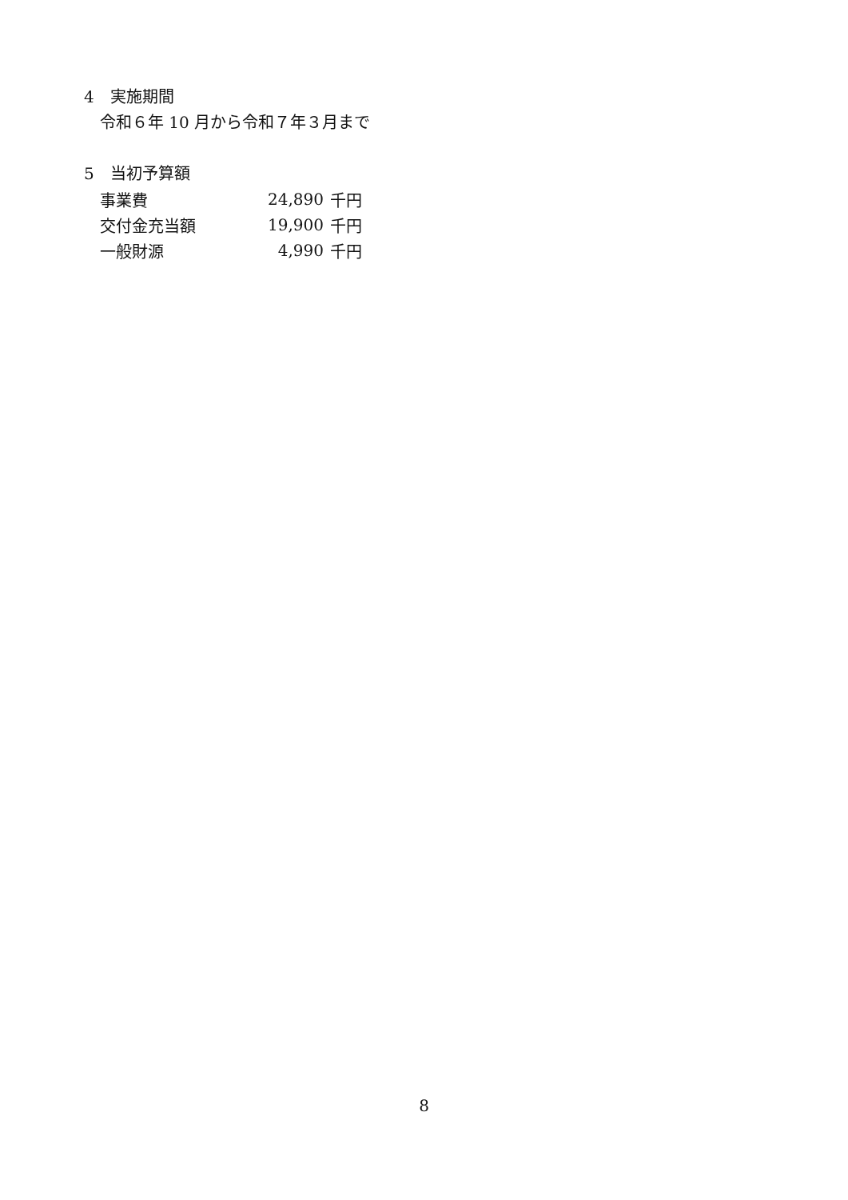4　実施期間
令和６年 10 月から令和７年３月まで
5　当初予算額
| 事業費 | 24,890 | 千円 |
| 交付金充当額 | 19,900 | 千円 |
| 一般財源 | 4,990 | 千円 |
8